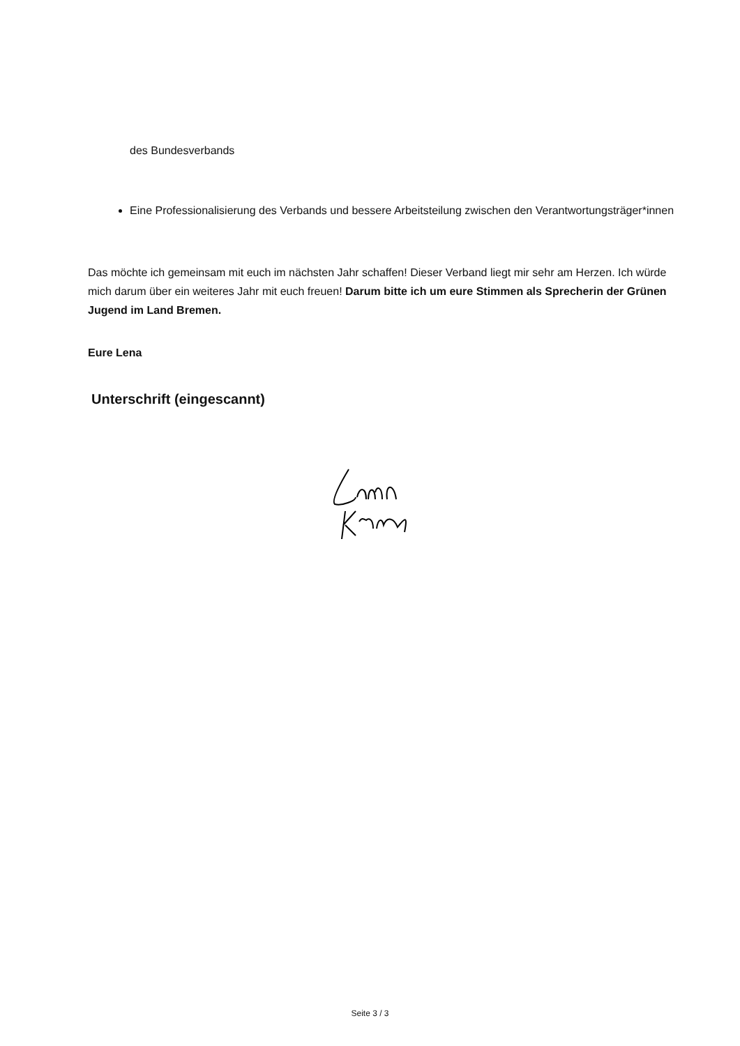des Bundesverbands
Eine Professionalisierung des Verbands und bessere Arbeitsteilung zwischen den Verantwortungsträger*innen
Das möchte ich gemeinsam mit euch im nächsten Jahr schaffen! Dieser Verband liegt mir sehr am Herzen. Ich würde mich darum über ein weiteres Jahr mit euch freuen! Darum bitte ich um eure Stimmen als Sprecherin der Grünen Jugend im Land Bremen.
Eure Lena
Unterschrift (eingescannt)
Seite 3 / 3